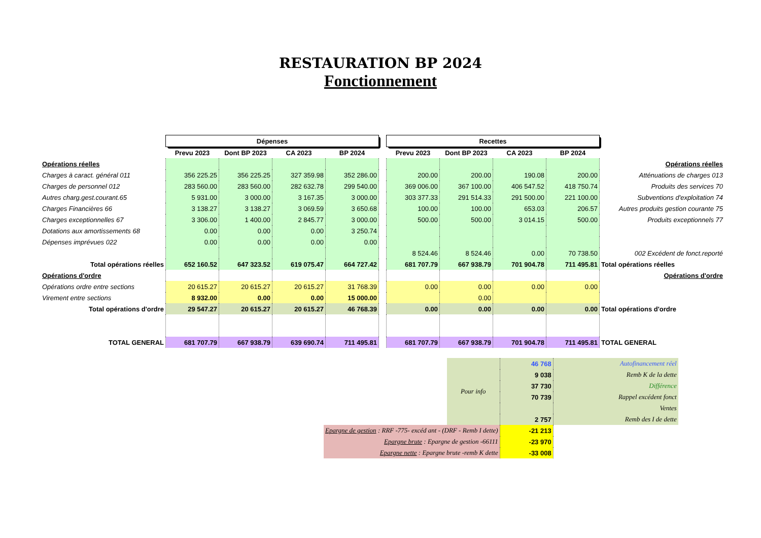RESTAURATION BP 2024
Fonctionnement
| | Dépenses | | | | | Recettes | | | | |
| | Prevu 2023 | Dont BP 2023 | CA 2023 | BP 2024 | | Prevu 2023 | Dont BP 2023 | CA 2023 | BP 2024 | |
| Opérations réelles | | | | | | | | | | Opérations réelles |
| Charges à caract. général 011 | 356 225.25 | 356 225.25 | 327 359.98 | 352 286.00 | | 200.00 | 200.00 | 190.08 | 200.00 | Atténuations de charges 013 |
| Charges de personnel 012 | 283 560.00 | 283 560.00 | 282 632.78 | 299 540.00 | | 369 006.00 | 367 100.00 | 406 547.52 | 418 750.74 | Produits des services 70 |
| Autres charg.gest.courant.65 | 5 931.00 | 3 000.00 | 3 167.35 | 3 000.00 | | 303 377.33 | 291 514.33 | 291 500.00 | 221 100.00 | Subventions d'exploitation 74 |
| Charges Financières 66 | 3 138.27 | 3 138.27 | 3 069.59 | 3 650.68 | | 100.00 | 100.00 | 653.03 | 206.57 | Autres produits gestion courante 75 |
| Charges exceptionnelles 67 | 3 306.00 | 1 400.00 | 2 845.77 | 3 000.00 | | 500.00 | 500.00 | 3 014.15 | 500.00 | Produits exceptionnels 77 |
| Dotations aux amortissements 68 | 0.00 | 0.00 | 0.00 | 3 250.74 | | | | | | |
| Dépenses imprévues 022 | 0.00 | 0.00 | 0.00 | 0.00 | | | | | | |
| | | | | | | 8 524.46 | 8 524.46 | 0.00 | 70 738.50 | 002 Excédent de fonct.reporté |
| Total opérations réelles | 652 160.52 | 647 323.52 | 619 075.47 | 664 727.42 | | 681 707.79 | 667 938.79 | 701 904.78 | 711 495.81 | Total opérations réelles |
| Opérations d'ordre | | | | | | | | | | Opérations d'ordre |
| Opérations ordre entre sections | 20 615.27 | 20 615.27 | 20 615.27 | 31 768.39 | | 0.00 | 0.00 | 0.00 | 0.00 | |
| Virement entre sections | 8 932.00 | 0.00 | 0.00 | 15 000.00 | | | 0.00 | | | |
| Total opérations d'ordre | 29 547.27 | 20 615.27 | 20 615.27 | 46 768.39 | | 0.00 | 0.00 | 0.00 | 0.00 | Total opérations d'ordre |
| TOTAL GENERAL | 681 707.79 | 667 938.79 | 639 690.74 | 711 495.81 | | 681 707.79 | 667 938.79 | 701 904.78 | 711 495.81 | TOTAL GENERAL |
| | Pour info | 46 768 | Autofinancement réel |
| | | 9 038 | Remb K de la dette |
| | | 37 730 | Différence |
| | | 70 739 | Rappel excédent fonct |
| | | | Ventes |
| | | 2 757 | Remb des I de dette |
| Epargne de gestion : RRF -775- excéd ant - (DRF - Remb I dette) | | -21 213 | |
| Epargne brute : Epargne de gestion -66111 | | -23 970 | |
| Epargne nette : Epargne brute -remb K dette | | -33 008 | |